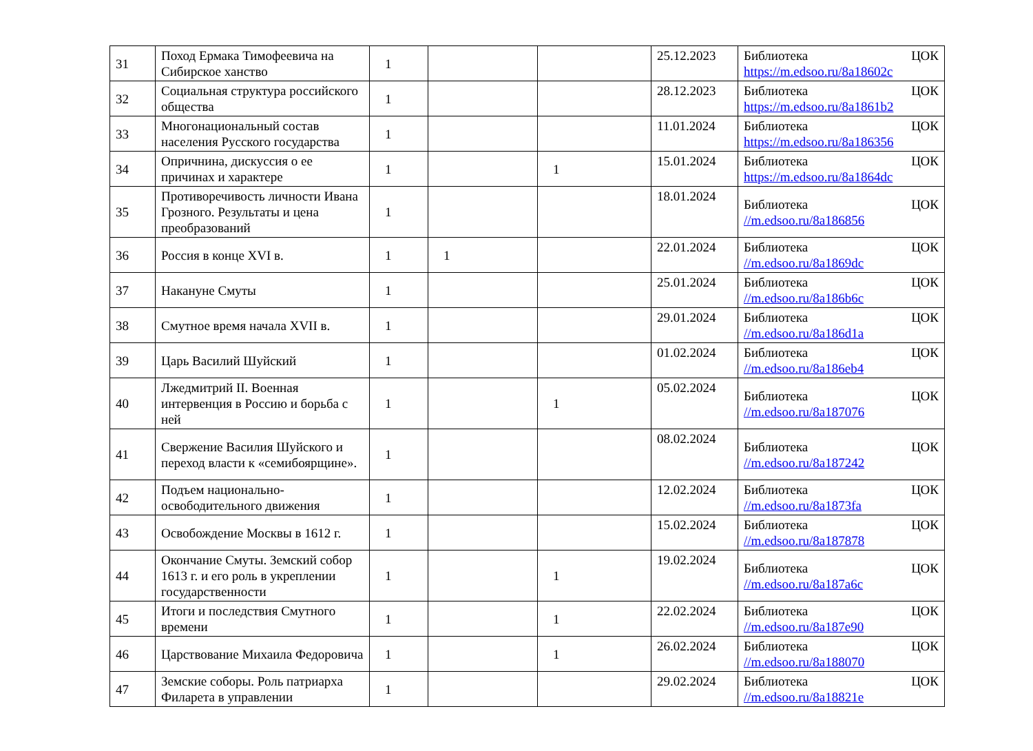| 31 | Поход Ермака Тимофеевича на Сибирское ханство | 1 | | | 25.12.2023 | Библиотека ЦОК https://m.edsoo.ru/8a18602c |
| 32 | Социальная структура российского общества | 1 | | | 28.12.2023 | Библиотека ЦОК https://m.edsoo.ru/8a1861b2 |
| 33 | Многонациональный состав населения Русского государства | 1 | | | 11.01.2024 | Библиотека ЦОК https://m.edsoo.ru/8a186356 |
| 34 | Опричнина, дискуссия о ее причинах и характере | 1 | | 1 | 15.01.2024 | Библиотека ЦОК https://m.edsoo.ru/8a1864dc |
| 35 | Противоречивость личности Ивана Грозного. Результаты и цена преобразований | 1 | | | 18.01.2024 | Библиотека ЦОК //m.edsoo.ru/8a186856 |
| 36 | Россия в конце XVI в. | 1 | 1 | | 22.01.2024 | Библиотека ЦОК //m.edsoo.ru/8a1869dc |
| 37 | Накануне Смуты | 1 | | | 25.01.2024 | Библиотека ЦОК //m.edsoo.ru/8a186b6c |
| 38 | Смутное время начала XVII в. | 1 | | | 29.01.2024 | Библиотека ЦОК //m.edsoo.ru/8a186d1a |
| 39 | Царь Василий Шуйский | 1 | | | 01.02.2024 | Библиотека ЦОК //m.edsoo.ru/8a186eb4 |
| 40 | Лжедмитрий II. Военная интервенция в Россию и борьба с ней | 1 | | 1 | 05.02.2024 | Библиотека ЦОК //m.edsoo.ru/8a187076 |
| 41 | Свержение Василия Шуйского и переход власти к «семибоярщине». | 1 | | | 08.02.2024 | Библиотека ЦОК //m.edsoo.ru/8a187242 |
| 42 | Подъем национально-освободительного движения | 1 | | | 12.02.2024 | Библиотека ЦОК //m.edsoo.ru/8a1873fa |
| 43 | Освобождение Москвы в 1612 г. | 1 | | | 15.02.2024 | Библиотека ЦОК //m.edsoo.ru/8a187878 |
| 44 | Окончание Смуты. Земский собор 1613 г. и его роль в укреплении государственности | 1 | | 1 | 19.02.2024 | Библиотека ЦОК //m.edsoo.ru/8a187a6c |
| 45 | Итоги и последствия Смутного времени | 1 | | 1 | 22.02.2024 | Библиотека ЦОК //m.edsoo.ru/8a187e90 |
| 46 | Царствование Михаила Федоровича | 1 | | 1 | 26.02.2024 | Библиотека ЦОК //m.edsoo.ru/8a188070 |
| 47 | Земские соборы. Роль патриарха Филарета в управлении | 1 | | | 29.02.2024 | Библиотека ЦОК //m.edsoo.ru/8a18821e |